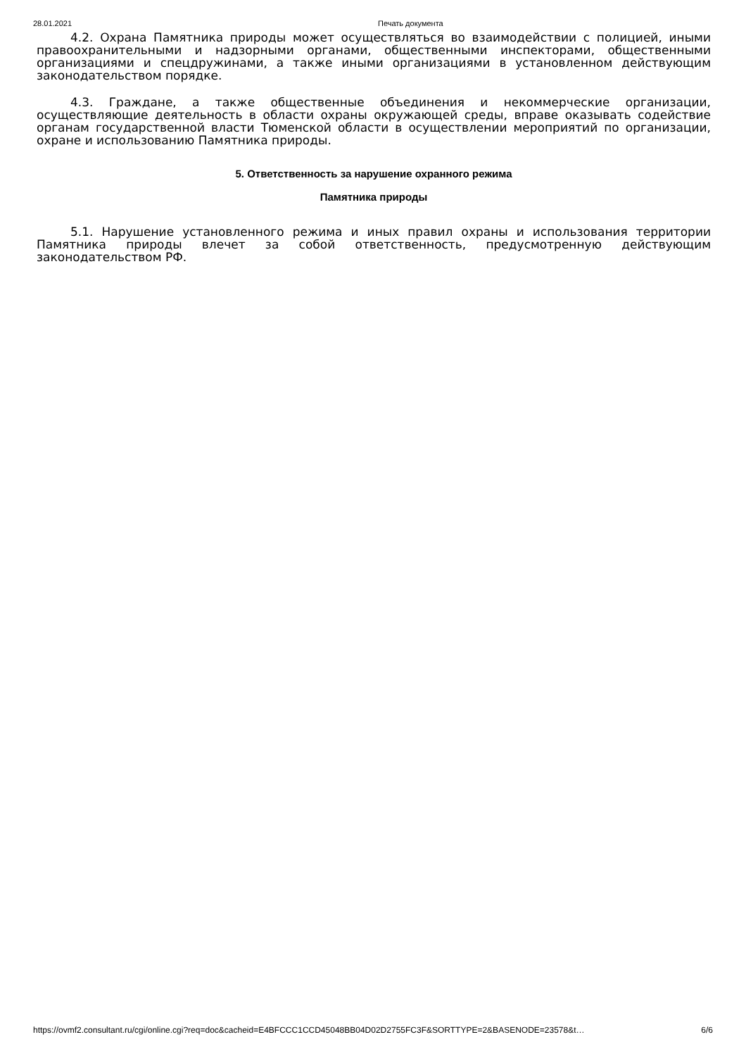28.01.2021 Печать документа
4.2. Охрана Памятника природы может осуществляться во взаимодействии с полицией, иными правоохранительными и надзорными органами, общественными инспекторами, общественными организациями и спецдружинами, а также иными организациями в установленном действующим законодательством порядке.
4.3. Граждане, а также общественные объединения и некоммерческие организации, осуществляющие деятельность в области охраны окружающей среды, вправе оказывать содействие органам государственной власти Тюменской области в осуществлении мероприятий по организации, охране и использованию Памятника природы.
5. Ответственность за нарушение охранного режима
Памятника природы
5.1. Нарушение установленного режима и иных правил охраны и использования территории Памятника природы влечет за собой ответственность, предусмотренную действующим законодательством РФ.
https://ovmf2.consultant.ru/cgi/online.cgi?req=doc&cacheid=E4BFCCC1CCD45048BB04D02D2755FC3F&SORTTYPE=2&BASENODE=23578&t… 6/6